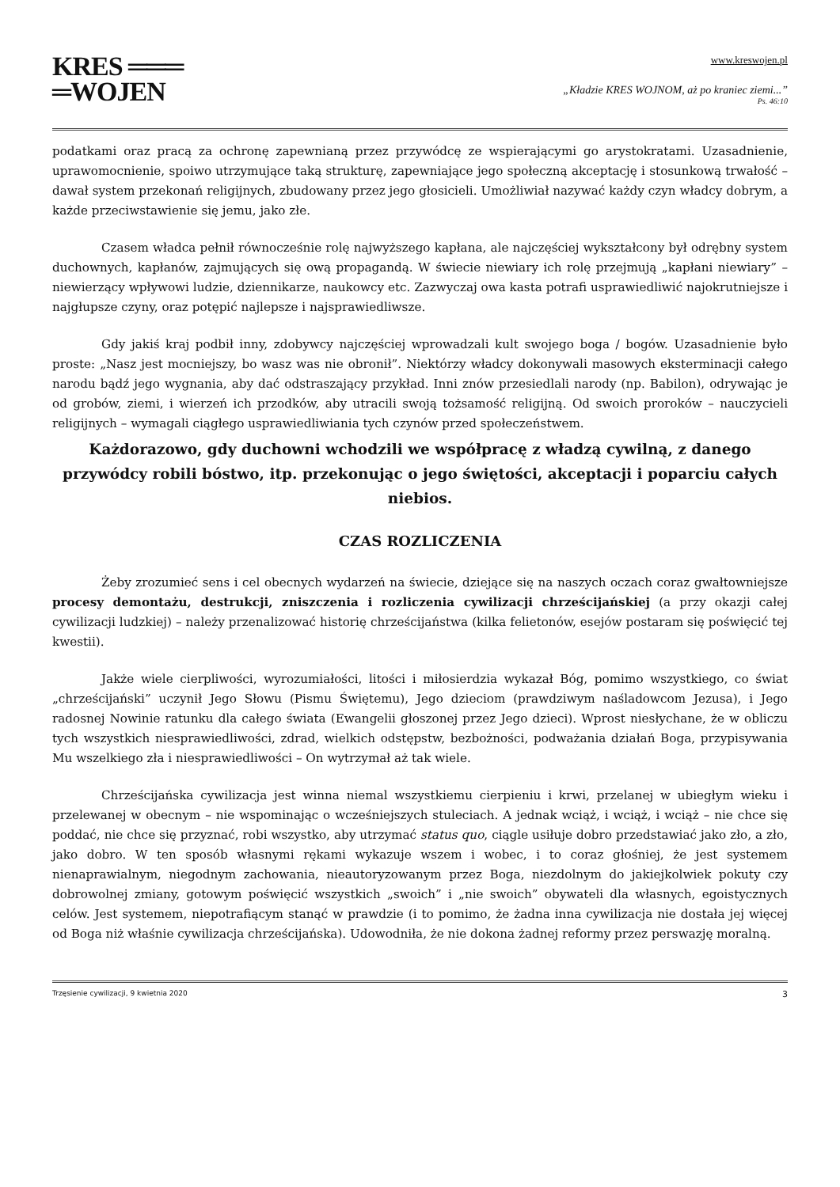KRES ═══
═WOJEN
www.kreswojen.pl
„Kładzie KRES WOJNOM, aż po kraniec ziemi...”
Ps. 46:10
podatkami oraz pracą za ochronę zapewnianą przez przywódcę ze wspierającymi go arystokratami. Uzasadnienie, uprawomocnienie, spoiwo utrzymujące taką strukturę, zapewniające jego społeczną akceptację i stosunkową trwałość – dawał system przekonań religijnych, zbudowany przez jego głosicieli. Umożliwiał nazywać każdy czyn władcy dobrym, a każde przeciwstawienie się jemu, jako złe.
Czasem władca pełnił równocześnie rolę najwyższego kapłana, ale najczęściej wykształcony był odrębny system duchownych, kapłanów, zajmujących się ową propagandą. W świecie niewiary ich rolę przejmują „kapłani niewiary” – niewierzący wpływowi ludzie, dziennikarze, naukowcy etc. Zazwyczaj owa kasta potrafi usprawiedliwić najokrutniejsze i najgłupsze czyny, oraz potępić najlepsze i najsprawiedliwsze.
Gdy jakiś kraj podbił inny, zdobywcy najczęściej wprowadzali kult swojego boga / bogów. Uzasadnienie było proste: „Nasz jest mocniejszy, bo wasz was nie obronił”. Niektórzy władcy dokonywali masowych eksterminacji całego narodu bądź jego wygnania, aby dać odstraszający przykład. Inni znów przesiedlali narody (np. Babilon), odrywając je od grobów, ziemi, i wierzeń ich przodków, aby utracili swoją tożsamość religijną. Od swoich proroków – nauczycieli religijnych – wymagali ciągłego usprawiedliwiania tych czynów przed społeczeństwem.
Każdorazowo, gdy duchowni wchodzili we współpracę z władzą cywilną, z danego przywódcy robili bóstwo, itp. przekonując o jego świętości, akceptacji i poparciu całych niebios.
CZAS ROZLICZENIA
Żeby zrozumieć sens i cel obecnych wydarzeń na świecie, dziejące się na naszych oczach coraz gwałtowniejsze procesy demontażu, destrukcji, zniszczenia i rozliczenia cywilizacji chrześcijańskiej (a przy okazji całej cywilizacji ludzkiej) – należy przenalizować historię chrześcijaństwa (kilka felietonów, esejów postaram się poświęcić tej kwestii).
Jakże wiele cierpliwości, wyrozumiałości, litości i miłosierdzia wykazał Bóg, pomimo wszystkiego, co świat „chrześcijański” uczynił Jego Słowu (Pismu Świętemu), Jego dzieciom (prawdziwym naśladowcom Jezusa), i Jego radosnej Nowinie ratunku dla całego świata (Ewangelii głoszonej przez Jego dzieci). Wprost niesłychane, że w obliczu tych wszystkich niesprawiedliwości, zdrad, wielkich odstępstw, bezbożności, podważania działań Boga, przypisywania Mu wszelkiego zła i niesprawiedliwości – On wytrzymał aż tak wiele.
Chrześcijańska cywilizacja jest winna niemal wszystkiemu cierpieniu i krwi, przelanej w ubiegłym wieku i przelewanej w obecnym – nie wspominając o wcześniejszych stuleciach. A jednak wciąż, i wciąż, i wciąż – nie chce się poddać, nie chce się przyznać, robi wszystko, aby utrzymać status quo, ciągle usiłuje dobro przedstawiać jako zło, a zło, jako dobro. W ten sposób własnymi rękami wykazuje wszem i wobec, i to coraz głośniej, że jest systemem nienaprawialnym, niegodnym zachowania, nieautoryzowanym przez Boga, niezdolnym do jakiejkolwiek pokuty czy dobrowolnej zmiany, gotowym poświęcić wszystkich „swoich” i „nie swoich” obywateli dla własnych, egoistycznych celów. Jest systemem, niepotrafiącym stanąć w prawdzie (i to pomimo, że żadna inna cywilizacja nie dostała jej więcej od Boga niż właśnie cywilizacja chrześcijańska). Udowodniła, że nie dokona żadnej reformy przez perswazję moralną.
Trzęsienie cywilizacji, 9 kwietnia 2020 3